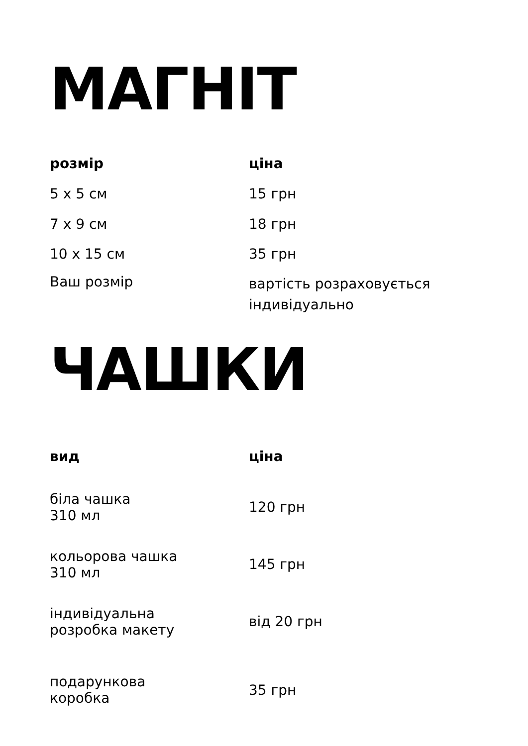МАГНІТ
| розмір | ціна |
| --- | --- |
| 5 x 5 см | 15 грн |
| 7 x 9 см | 18 грн |
| 10 x 15 см | 35 грн |
| Ваш розмір | вартість розраховується індивідуально |
ЧАШКИ
| вид | ціна |
| --- | --- |
| біла чашка 310 мл | 120 грн |
| кольорова чашка 310 мл | 145 грн |
| індивідуальна розробка макету | від 20 грн |
| подарункова коробка | 35 грн |